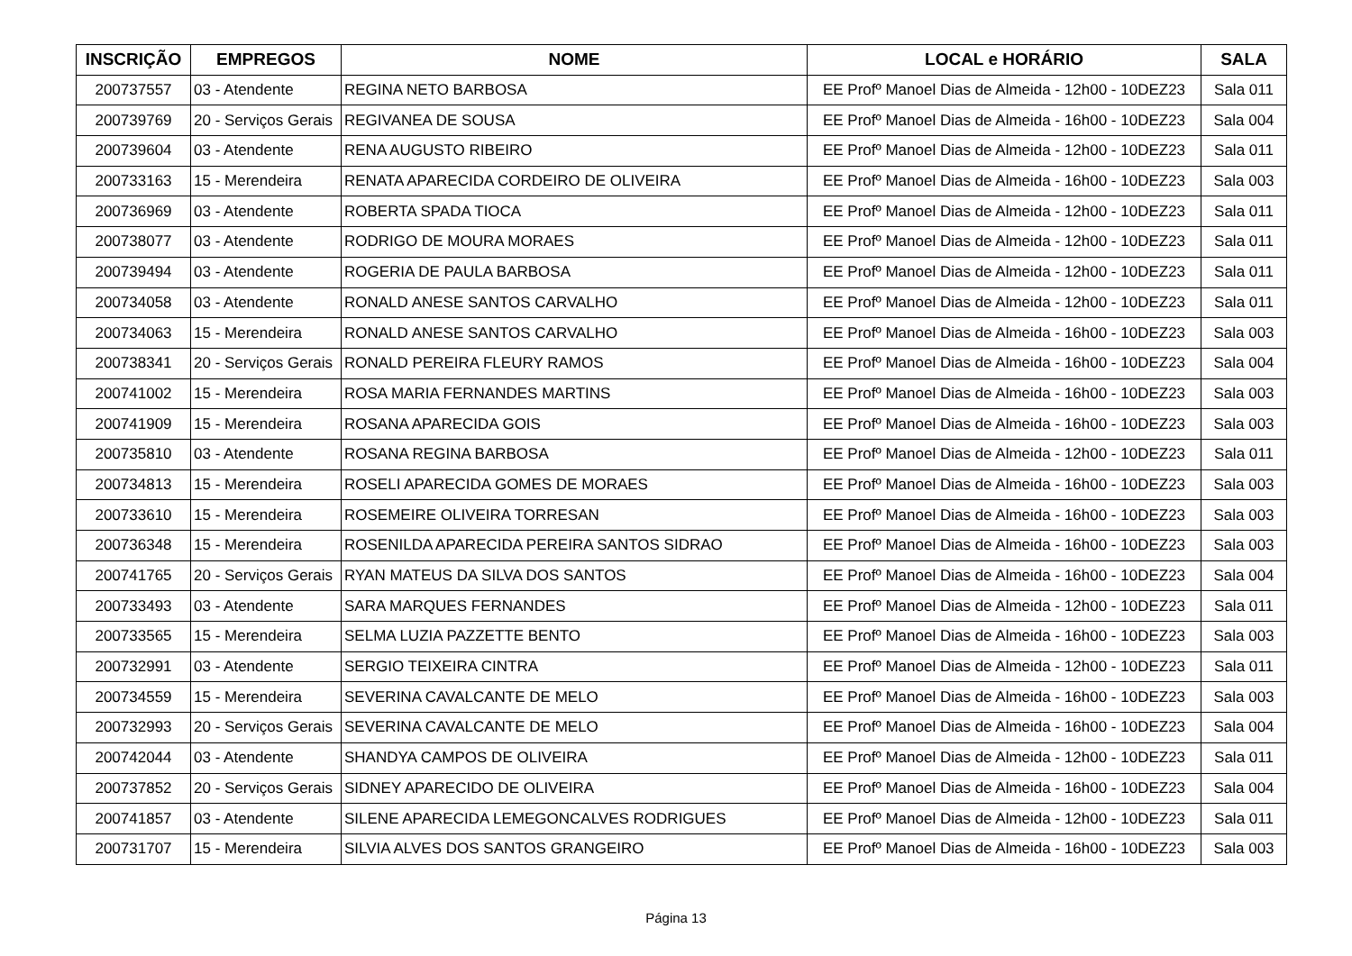| INSCRIÇÃO | EMPREGOS | NOME | LOCAL e HORÁRIO | SALA |
| --- | --- | --- | --- | --- |
| 200737557 | 03 - Atendente | REGINA NETO BARBOSA | EE Profº Manoel Dias de Almeida - 12h00 - 10DEZ23 | Sala 011 |
| 200739769 | 20 - Serviços Gerais | REGIVANEA DE SOUSA | EE Profº Manoel Dias de Almeida - 16h00 - 10DEZ23 | Sala 004 |
| 200739604 | 03 - Atendente | RENA AUGUSTO RIBEIRO | EE Profº Manoel Dias de Almeida - 12h00 - 10DEZ23 | Sala 011 |
| 200733163 | 15 - Merendeira | RENATA APARECIDA CORDEIRO DE OLIVEIRA | EE Profº Manoel Dias de Almeida - 16h00 - 10DEZ23 | Sala 003 |
| 200736969 | 03 - Atendente | ROBERTA SPADA TIOCA | EE Profº Manoel Dias de Almeida - 12h00 - 10DEZ23 | Sala 011 |
| 200738077 | 03 - Atendente | RODRIGO DE MOURA MORAES | EE Profº Manoel Dias de Almeida - 12h00 - 10DEZ23 | Sala 011 |
| 200739494 | 03 - Atendente | ROGERIA DE PAULA BARBOSA | EE Profº Manoel Dias de Almeida - 12h00 - 10DEZ23 | Sala 011 |
| 200734058 | 03 - Atendente | RONALD ANESE SANTOS CARVALHO | EE Profº Manoel Dias de Almeida - 12h00 - 10DEZ23 | Sala 011 |
| 200734063 | 15 - Merendeira | RONALD ANESE SANTOS CARVALHO | EE Profº Manoel Dias de Almeida - 16h00 - 10DEZ23 | Sala 003 |
| 200738341 | 20 - Serviços Gerais | RONALD PEREIRA FLEURY RAMOS | EE Profº Manoel Dias de Almeida - 16h00 - 10DEZ23 | Sala 004 |
| 200741002 | 15 - Merendeira | ROSA MARIA FERNANDES MARTINS | EE Profº Manoel Dias de Almeida - 16h00 - 10DEZ23 | Sala 003 |
| 200741909 | 15 - Merendeira | ROSANA APARECIDA GOIS | EE Profº Manoel Dias de Almeida - 16h00 - 10DEZ23 | Sala 003 |
| 200735810 | 03 - Atendente | ROSANA REGINA BARBOSA | EE Profº Manoel Dias de Almeida - 12h00 - 10DEZ23 | Sala 011 |
| 200734813 | 15 - Merendeira | ROSELI APARECIDA GOMES DE MORAES | EE Profº Manoel Dias de Almeida - 16h00 - 10DEZ23 | Sala 003 |
| 200733610 | 15 - Merendeira | ROSEMEIRE OLIVEIRA TORRESAN | EE Profº Manoel Dias de Almeida - 16h00 - 10DEZ23 | Sala 003 |
| 200736348 | 15 - Merendeira | ROSENILDA APARECIDA PEREIRA SANTOS SIDRAO | EE Profº Manoel Dias de Almeida - 16h00 - 10DEZ23 | Sala 003 |
| 200741765 | 20 - Serviços Gerais | RYAN MATEUS DA SILVA DOS SANTOS | EE Profº Manoel Dias de Almeida - 16h00 - 10DEZ23 | Sala 004 |
| 200733493 | 03 - Atendente | SARA MARQUES FERNANDES | EE Profº Manoel Dias de Almeida - 12h00 - 10DEZ23 | Sala 011 |
| 200733565 | 15 - Merendeira | SELMA LUZIA PAZZETTE BENTO | EE Profº Manoel Dias de Almeida - 16h00 - 10DEZ23 | Sala 003 |
| 200732991 | 03 - Atendente | SERGIO TEIXEIRA CINTRA | EE Profº Manoel Dias de Almeida - 12h00 - 10DEZ23 | Sala 011 |
| 200734559 | 15 - Merendeira | SEVERINA CAVALCANTE DE MELO | EE Profº Manoel Dias de Almeida - 16h00 - 10DEZ23 | Sala 003 |
| 200732993 | 20 - Serviços Gerais | SEVERINA CAVALCANTE DE MELO | EE Profº Manoel Dias de Almeida - 16h00 - 10DEZ23 | Sala 004 |
| 200742044 | 03 - Atendente | SHANDYA CAMPOS DE OLIVEIRA | EE Profº Manoel Dias de Almeida - 12h00 - 10DEZ23 | Sala 011 |
| 200737852 | 20 - Serviços Gerais | SIDNEY APARECIDO DE OLIVEIRA | EE Profº Manoel Dias de Almeida - 16h00 - 10DEZ23 | Sala 004 |
| 200741857 | 03 - Atendente | SILENE APARECIDA LEMEGONCALVES RODRIGUES | EE Profº Manoel Dias de Almeida - 12h00 - 10DEZ23 | Sala 011 |
| 200731707 | 15 - Merendeira | SILVIA ALVES DOS SANTOS GRANGEIRO | EE Profº Manoel Dias de Almeida - 16h00 - 10DEZ23 | Sala 003 |
Página 13